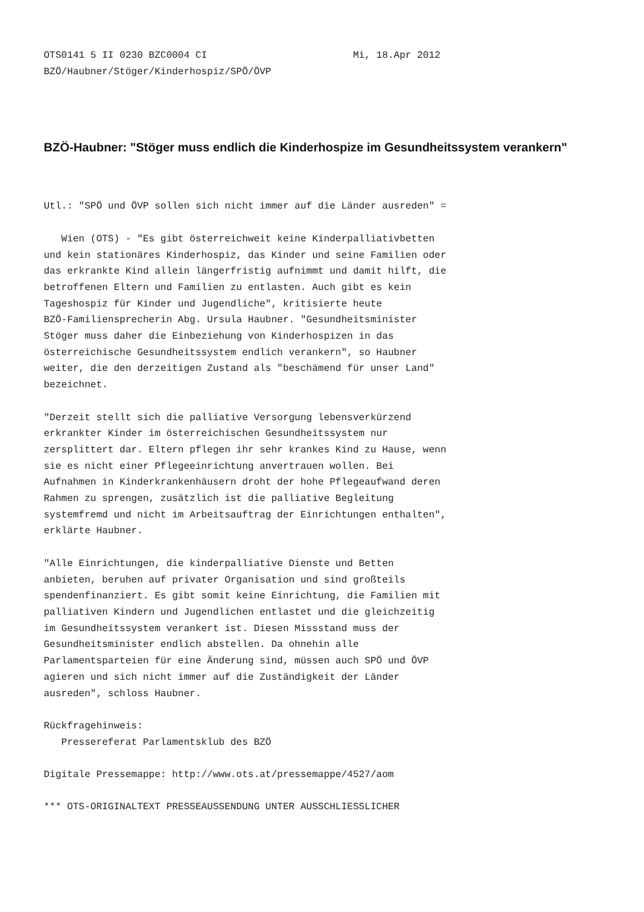OTS0141 5 II 0230 BZC0004 CI                         Mi, 18.Apr 2012
BZÖ/Haubner/Stöger/Kinderhospiz/SPÖ/ÖVP
BZÖ-Haubner: "Stöger muss endlich die Kinderhospize im Gesundheitssystem verankern"
Utl.: "SPÖ und ÖVP sollen sich nicht immer auf die Länder ausreden" =

   Wien (OTS) - "Es gibt österreichweit keine Kinderpalliativbetten
und kein stationäres Kinderhospiz, das Kinder und seine Familien oder
das erkrankte Kind allein längerfristig aufnimmt und damit hilft, die
betroffenen Eltern und Familien zu entlasten. Auch gibt es kein
Tageshospiz für Kinder und Jugendliche", kritisierte heute
BZÖ-Familiensprecherin Abg. Ursula Haubner. "Gesundheitsminister
Stöger muss daher die Einbeziehung von Kinderhospizen in das
österreichische Gesundheitssystem endlich verankern", so Haubner
weiter, die den derzeitigen Zustand als "beschämend für unser Land"
bezeichnet.

"Derzeit stellt sich die palliative Versorgung lebensverkürzend
erkrankter Kinder im österreichischen Gesundheitssystem nur
zersplittert dar. Eltern pflegen ihr sehr krankes Kind zu Hause, wenn
sie es nicht einer Pflegeeinrichtung anvertrauen wollen. Bei
Aufnahmen in Kinderkrankenhäusern droht der hohe Pflegeaufwand deren
Rahmen zu sprengen, zusätzlich ist die palliative Begleitung
systemfremd und nicht im Arbeitsauftrag der Einrichtungen enthalten",
erklärte Haubner.

"Alle Einrichtungen, die kinderpalliative Dienste und Betten
anbieten, beruhen auf privater Organisation und sind großteils
spendenfinanziert. Es gibt somit keine Einrichtung, die Familien mit
palliativen Kindern und Jugendlichen entlastet und die gleichzeitig
im Gesundheitssystem verankert ist. Diesen Missstand muss der
Gesundheitsminister endlich abstellen. Da ohnehin alle
Parlamentsparteien für eine Änderung sind, müssen auch SPÖ und ÖVP
agieren und sich nicht immer auf die Zuständigkeit der Länder
ausreden", schloss Haubner.

Rückfragehinweis:
   Pressereferat Parlamentsklub des BZÖ

Digitale Pressemappe: http://www.ots.at/pressemappe/4527/aom

*** OTS-ORIGINALTEXT PRESSEAUSSENDUNG UNTER AUSSCHLIESSLICHER